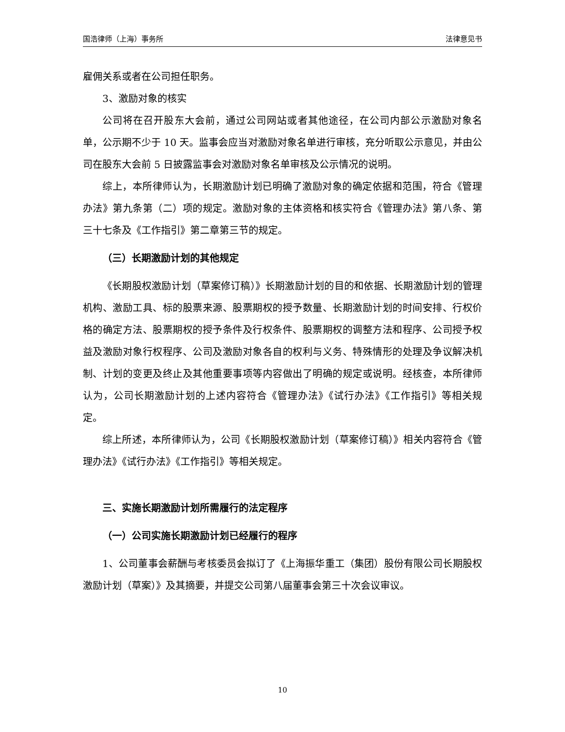国浩律师（上海）事务所 法律意见书
雇佣关系或者在公司担任职务。
3、激励对象的核实
公司将在召开股东大会前，通过公司网站或者其他途径，在公司内部公示激励对象名单，公示期不少于 10 天。监事会应当对激励对象名单进行审核，充分听取公示意见，并由公司在股东大会前 5 日披露监事会对激励对象名单审核及公示情况的说明。
综上，本所律师认为，长期激励计划已明确了激励对象的确定依据和范围，符合《管理办法》第九条第（二）项的规定。激励对象的主体资格和核实符合《管理办法》第八条、第三十七条及《工作指引》第二章第三节的规定。
（三）长期激励计划的其他规定
《长期股权激励计划（草案修订稿）》长期激励计划的目的和依据、长期激励计划的管理机构、激励工具、标的股票来源、股票期权的授予数量、长期激励计划的时间安排、行权价格的确定方法、股票期权的授予条件及行权条件、股票期权的调整方法和程序、公司授予权益及激励对象行权程序、公司及激励对象各自的权利与义务、特殊情形的处理及争议解决机制、计划的变更及终止及其他重要事项等内容做出了明确的规定或说明。经核查，本所律师认为，公司长期激励计划的上述内容符合《管理办法》《试行办法》《工作指引》等相关规定。
综上所述，本所律师认为，公司《长期股权激励计划（草案修订稿）》相关内容符合《管理办法》《试行办法》《工作指引》等相关规定。
三、实施长期激励计划所需履行的法定程序
（一）公司实施长期激励计划已经履行的程序
1、公司董事会薪酬与考核委员会拟订了《上海振华重工（集团）股份有限公司长期股权激励计划（草案）》及其摘要，并提交公司第八届董事会第三十次会议审议。
10